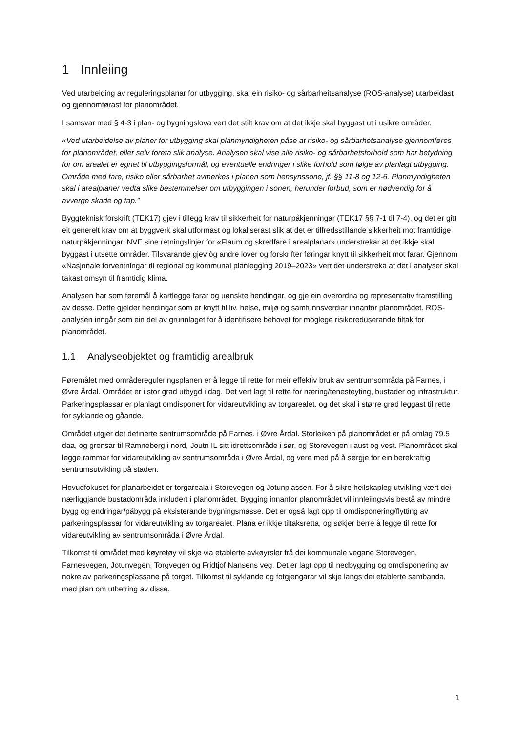1 Innleiing
Ved utarbeiding av reguleringsplanar for utbygging, skal ein risiko- og sårbarheitsanalyse (ROS-analyse) utarbeidast og gjennomførast for planområdet.
I samsvar med § 4-3 i plan- og bygningslova vert det stilt krav om at det ikkje skal byggast ut i usikre områder.
«Ved utarbeidelse av planer for utbygging skal planmyndigheten påse at risiko- og sårbarhetsanalyse gjennomføres for planområdet, eller selv foreta slik analyse. Analysen skal vise alle risiko- og sårbarhetsforhold som har betydning for om arealet er egnet til utbyggingsformål, og eventuelle endringer i slike forhold som følge av planlagt utbygging. Område med fare, risiko eller sårbarhet avmerkes i planen som hensynssone, jf. §§ 11-8 og 12-6. Planmyndigheten skal i arealplaner vedta slike bestemmelser om utbyggingen i sonen, herunder forbud, som er nødvendig for å avverge skade og tap.”
Byggteknisk forskrift (TEK17) gjev i tillegg krav til sikkerheit for naturpåkjenningar (TEK17 §§ 7-1 til 7-4), og det er gitt eit generelt krav om at byggverk skal utformast og lokaliserast slik at det er tilfredsstillande sikkerheit mot framtidige naturpåkjenningar. NVE sine retningslinjer for «Flaum og skredfare i arealplanar» understrekar at det ikkje skal byggast i utsette områder. Tilsvarande gjev òg andre lover og forskrifter føringar knytt til sikkerheit mot farar. Gjennom «Nasjonale forventningar til regional og kommunal planlegging 2019–2023» vert det understreka at det i analyser skal takast omsyn til framtidig klima.
Analysen har som føremål å kartlegge farar og uønskte hendingar, og gje ein overordna og representativ framstilling av desse. Dette gjelder hendingar som er knytt til liv, helse, miljø og samfunnsverdiar innanfor planområdet. ROS-analysen inngår som ein del av grunnlaget for å identifisere behovet for moglege risikoreduserande tiltak for planområdet.
1.1 Analyseobjektet og framtidig arealbruk
Føremålet med områdereguleringsplanen er å legge til rette for meir effektiv bruk av sentrumsområda på Farnes, i Øvre Årdal. Området er i stor grad utbygd i dag. Det vert lagt til rette for næring/tenesteyting, bustader og infrastruktur. Parkeringsplassar er planlagt omdisponert for vidareutvikling av torgarealet, og det skal i større grad leggast til rette for syklande og gåande.
Området utgjer det definerte sentrumsområde på Farnes, i Øvre Årdal. Storleiken på planområdet er på omlag 79.5 daa, og grensar til Ramneberg i nord, Joutn IL sitt idrettsområde i sør, og Storevegen i aust og vest. Planområdet skal legge rammar for vidareutvikling av sentrumsområda i Øvre Årdal, og vere med på å sørgje for ein berekraftig sentrumsutvikling på staden.
Hovudfokuset for planarbeidet er torgareala i Storevegen og Jotunplassen. For å sikre heilskapleg utvikling vært dei nærliggjande bustadområda inkludert i planområdet. Bygging innanfor planområdet vil innleiingsvis bestå av mindre bygg og endringar/påbygg på eksisterande bygningsmasse. Det er også lagt opp til omdisponering/flytting av parkeringsplassar for vidareutvikling av torgarealet. Plana er ikkje tiltaksretta, og søkjer berre å legge til rette for vidareutvikling av sentrumsområda i Øvre Årdal.
Tilkomst til området med køyretøy vil skje via etablerte avkøyrsler frå dei kommunale vegane Storevegen, Farnesvegen, Jotunvegen, Torgvegen og Fridtjof Nansens veg. Det er lagt opp til nedbygging og omdisponering av nokre av parkeringsplassane på torget. Tilkomst til syklande og fotgjengarar vil skje langs dei etablerte sambanda, med plan om utbetring av disse.
1